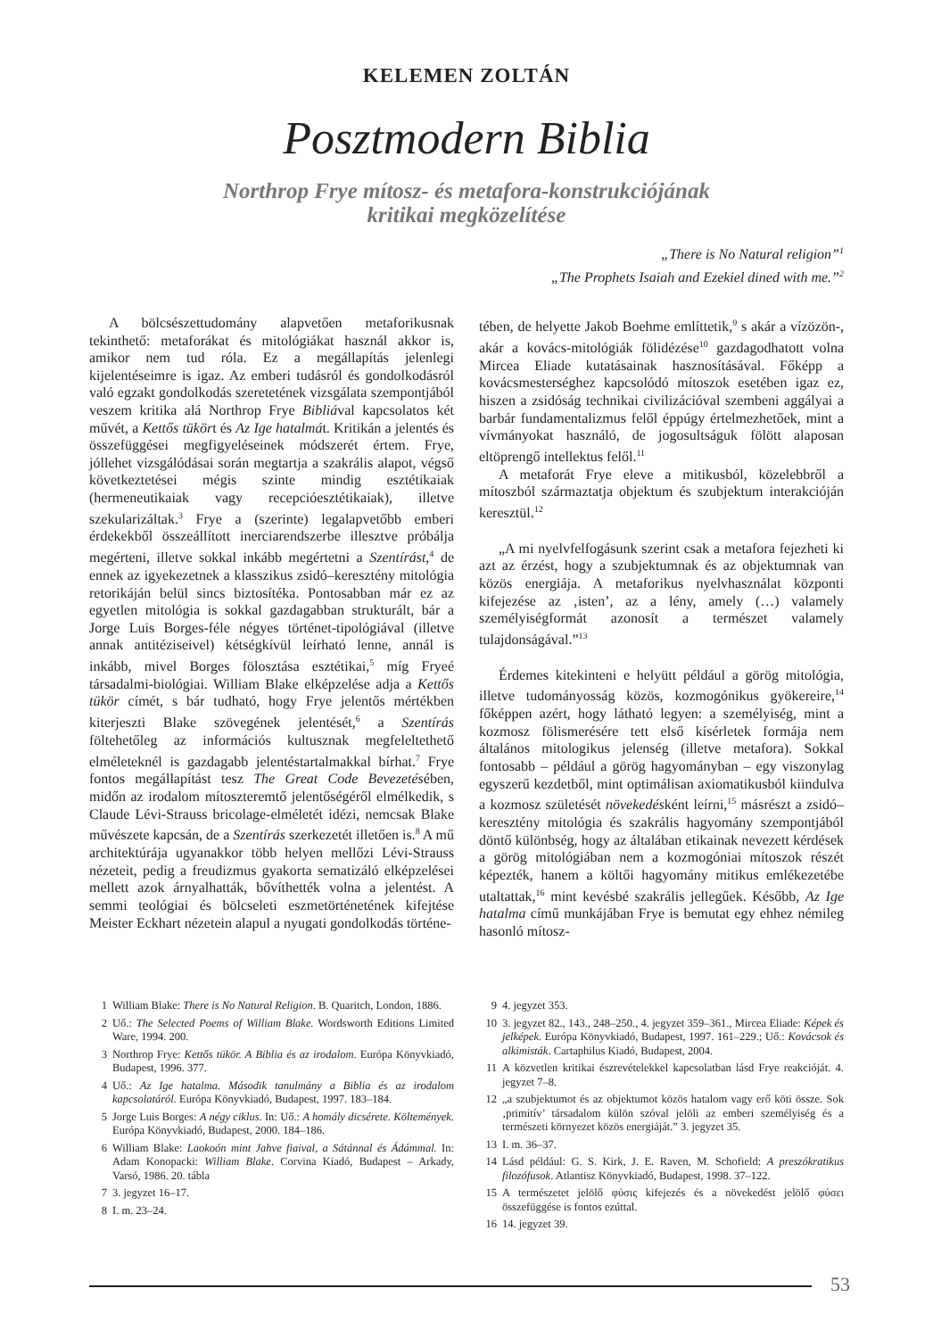KELEMEN ZOLTÁN
Posztmodern Biblia
Northrop Frye mítosz- és metafora-konstrukciójának
kritikai megközelítése
„There is No Natural religion”<sup>1</sup>
„The Prophets Isaiah and Ezekiel dined with me.”<sup>2</sup>
A bölcsészettudomány alapvetően metaforikusnak tekinthető: metaforákat és mitológiákat használ akkor is, amikor nem tud róla. Ez a megállapítás jelenlegi kijelentéseimre is igaz. Az emberi tudásról és gondolkodásról való egzakt gondolkodás szeretetének vizsgálata szempontjából veszem kritika alá Northrop Frye Bibliával kapcsolatos két művét, a Kettős tükört és Az Ige hatalmát. Kritikán a jelentés és összefüggései megfigyeléseinek módszerét értem. Frye, jóllehet vizsgálódásai során megtartja a szakrális alapot, végső következtetései mégis szinte mindig esztétikaiak (hermeneutikaiak vagy recepcióesztétikaiak), illetve szekularizáltak.<sup>3</sup> Frye a (szerinte) legalapvetőbb emberi érdekekből összeállított inerciarendszerbe illesztve próbálja megérteni, illetve sokkal inkább megértetni a Szentírást,<sup>4</sup> de ennek az igyekezetnek a klasszikus zsidó–keresztény mitológia retorikáján belül sincs biztosítéka. Pontosabban már ez az egyetlen mitológia is sokkal gazdagabban strukturált, bár a Jorge Luis Borges-féle négyes történet-tipológiával (illetve annak antitéziseivel) kétségkívül leírható lenne, annál is inkább, mivel Borges fölosztása esztétikai,<sup>5</sup> míg Fryeé társadalmi-biológiai. William Blake elképzelése adja a Kettős tükör címét, s bár tudható, hogy Frye jelentős mértékben kiterjeszti Blake szövegének jelentését,<sup>6</sup> a Szentírás föltehetőleg az információs kultusznak megfeleltethető elméleteknél is gazdagabb jelentéstartalmakkal bírhat.<sup>7</sup> Frye fontos megállapítást tesz The Great Code Bevezetésében, midőn az irodalom mítoszteremtő jelentőségéről elmélkedik, s Claude Lévi-Strauss bricolage-elméletét idézi, nemcsak Blake művészete kapcsán, de a Szentírás szerkezetét illetően is.<sup>8</sup> A mű architektúrája ugyanakkor több helyen mellőzi Lévi-Strauss nézeteit, pedig a freudizmus gyakorta sematizáló elképzelései mellett azok árnyalhatták, bővíthették volna a jelentést. A semmi teológiai és bölcseleti eszmetörténetének kifejtése Meister Eckhart nézetein alapul a nyugati gondolkodás történe-
tében, de helyette Jakob Boehme említtetik,<sup>9</sup> s akár a vízözön-, akár a kovács-mitológiák fölidézése<sup>10</sup> gazdagodhatott volna Mircea Eliade kutatásainak hasznosításával. Főképp a kovácsmesterséghez kapcsolódó mítoszok esetében igaz ez, hiszen a zsidóság technikai civilizációval szembeni aggályai a barbár fundamentalizmus felől éppúgy értelmezhetőek, mint a vívmányokat használó, de jogosultságuk fölött alaposan eltöprengő intellektus felől.<sup>11</sup>
A metaforát Frye eleve a mitikusból, közelebbről a mítoszból származtatja objektum és szubjektum interakcióján keresztül.<sup>12</sup>
„A mi nyelvfelfogásunk szerint csak a metafora fejezheti ki azt az érzést, hogy a szubjektumnak és az objektumnak van közös energiája. A metaforikus nyelvhasználat központi kifejezése az ‚isten’, az a lény, amely (…) valamely személyiségformát azonosít a természet valamely tulajdonságával.”<sup>13</sup>
Érdemes kitekinteni e helyütt például a görög mitológia, illetve tudományosság közös, kozmogónikus gyökereire,<sup>14</sup> főképpen azért, hogy látható legyen: a személyiség, mint a kozmosz fölismerésére tett első kísérletek formája nem általános mitologikus jelenség (illetve metafora). Sokkal fontosabb – például a görög hagyományban – egy viszonylag egyszerű kezdetből, mint optimálisan axiomatikusból kiindulva a kozmosz születését növekedésként leírni,<sup>15</sup> másrészt a zsidó–keresztény mitológia és szakrális hagyomány szempontjából döntő különbség, hogy az általában etikainak nevezett kérdések a görög mitológiában nem a kozmogóniai mítoszok részét képezték, hanem a költői hagyomány mitikus emlékezetébe utaltattak,<sup>16</sup> mint kevésbé szakrális jellegűek. Később, Az Ige hatalma című munkájában Frye is bemutat egy ehhez némileg hasonló mítosz-
1 William Blake: There is No Natural Religion. B. Quaritch, London, 1886.
2 Uő.: The Selected Poems of William Blake. Wordsworth Editions Limited Ware, 1994. 200.
3 Northrop Frye: Kettős tükör. A Biblia és az irodalom. Európa Könyvkiadó, Budapest, 1996. 377.
4 Uő.: Az Ige hatalma. Második tanulmány a Biblia és az irodalom kapcsolatáról. Európa Könyvkiadó, Budapest, 1997. 183–184.
5 Jorge Luis Borges: A négy ciklus. In: Uő.: A homály dicsérete. Költemények. Európa Könyvkiadó, Budapest, 2000. 184–186.
6 William Blake: Laokoón mint Jahve fiaival, a Sátánnal és Ádámmal. In: Adam Konopacki: William Blake. Corvina Kiadó, Budapest – Arkady, Varsó, 1986. 20. tábla
7 3. jegyzet 16–17.
8 I. m. 23–24.
9 4. jegyzet 353.
10 3. jegyzet 82., 143., 248–250., 4. jegyzet 359–361., Mircea Eliade: Képek és jelképek. Európa Könyvkiadó, Budapest, 1997. 161–229.; Uő.: Kovácsok és alkimisták. Cartaphilus Kiadó, Budapest, 2004.
11 A közvetlen kritikai észrevételekkel kapcsolatban lásd Frye reakcióját. 4. jegyzet 7–8.
12 „a szubjektumot és az objektumot közös hatalom vagy erő köti össze. Sok ‚primitív’ társadalom külön szóval jelöli az emberi személyiség és a természeti környezet közös energiáját.” 3. jegyzet 35.
13 I. m. 36–37.
14 Lásd például: G. S. Kirk, J. E. Raven, M. Schofield: A preszókratikus filozófusok. Atlantisz Könyvkiadó, Budapest, 1998. 37–122.
15 A természetet jelölő φύσις kifejezés és a növekedést jelölő φύσει összefüggése is fontos ezúttal.
16 14. jegyzet 39.
53